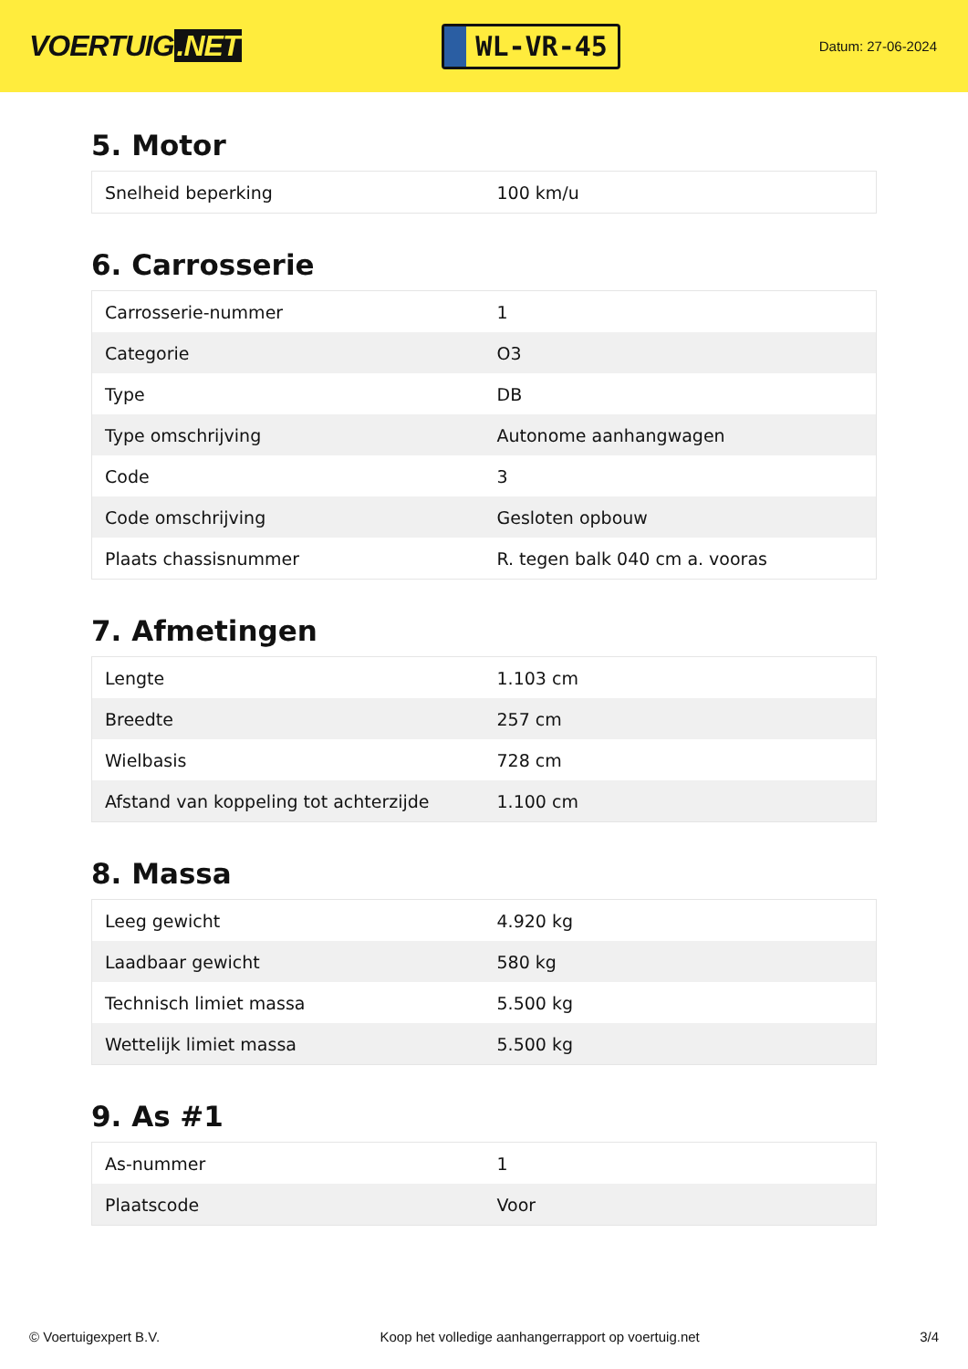VOERTUIG.NET
WL-VR-45
Datum: 27-06-2024
5. Motor
| Snelheid beperking | 100 km/u |
6. Carrosserie
| Carrosserie-nummer | 1 |
| Categorie | O3 |
| Type | DB |
| Type omschrijving | Autonome aanhangwagen |
| Code | 3 |
| Code omschrijving | Gesloten opbouw |
| Plaats chassisnummer | R. tegen balk 040 cm a. vooras |
7. Afmetingen
| Lengte | 1.103 cm |
| Breedte | 257 cm |
| Wielbasis | 728 cm |
| Afstand van koppeling tot achterzijde | 1.100 cm |
8. Massa
| Leeg gewicht | 4.920 kg |
| Laadbaar gewicht | 580 kg |
| Technisch limiet massa | 5.500 kg |
| Wettelijk limiet massa | 5.500 kg |
9. As #1
| As-nummer | 1 |
| Plaatscode | Voor |
© Voertuigexpert B.V. Koop het volledige aanhangerrapport op voertuig.net 3/4